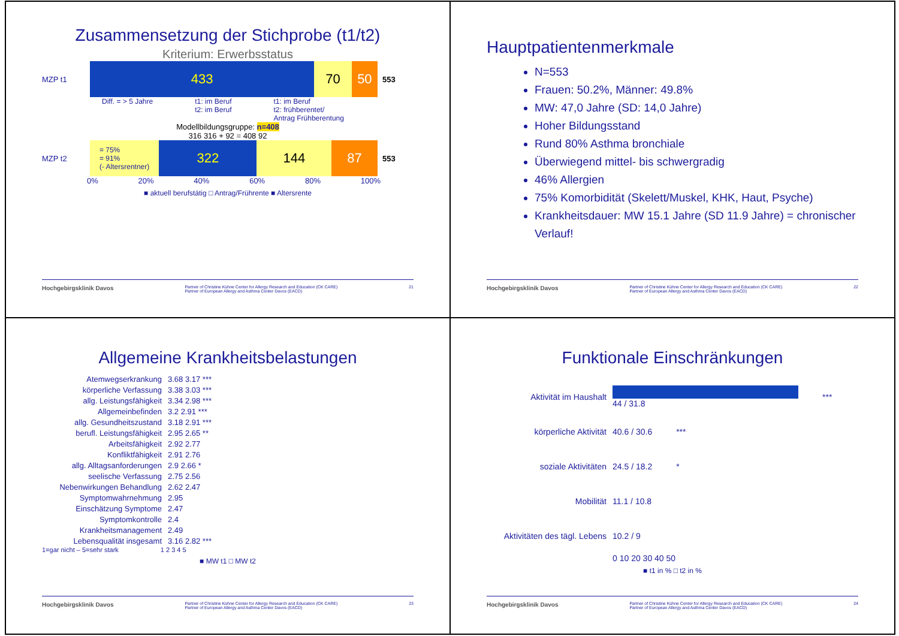Zusammensetzung der Stichprobe (t1/t2)
Kriterium: Erwerbsstatus
MZP t1
433 70 50
553
Diff. = > 5 Jahre t1: im Beruf
t2: im Beruf t1: im Beruf
t2: frühberentet/
Antrag Frühberentung
Modellbildungsgruppe: n=408
316 316 + 92 = 408 92
MZP t2
= 75%
= 91%
(- Altersrentner)
322 144 87
553
0% 20% 40% 60% 80% 100%
■ aktuell berufstätig □ Antrag/Frührente ■ Altersrente
Hochgebirgsklinik Davos Partner of Christine Kühne Center for Allergy Research and Education (CK CARE)
Partner of European Allergy and Asthma Center Davos (EACD) 21
Hauptpatientenmerkmale
N=553
Frauen: 50.2%, Männer: 49.8%
MW: 47,0 Jahre (SD: 14,0 Jahre)
Hoher Bildungsstand
Rund 80% Asthma bronchiale
Überwiegend mittel- bis schwergradig
46% Allergien
75% Komorbidität (Skelett/Muskel, KHK, Haut, Psyche)
Krankheitsdauer: MW 15.1 Jahre (SD 11.9 Jahre) = chronischer Verlauf!
Hochgebirgsklinik Davos Partner of Christine Kühne Center for Allergy Research and Education (CK CARE)
Partner of European Allergy and Asthma Center Davos (EACD) 22
Allgemeine Krankheitsbelastungen
Atemwegserkrankung 3.68 3.17 ***
körperliche Verfassung 3.38 3.03 ***
allg. Leistungsfähigkeit 3.34 2.98 ***
Allgemeinbefinden 3.2 2.91 ***
allg. Gesundheitszustand 3.18 2.91 ***
berufl. Leistungsfähigkeit 2.95 2.65 **
Arbeitsfähigkeit 2.92 2.77
Konfliktfähigkeit 2.91 2.76
allg. Alltagsanforderungen 2.9 2.66 *
seelische Verfassung 2.75 2.56
Nebenwirkungen Behandlung 2.62 2.47
Symptomwahrnehmung 2.95
Einschätzung Symptome 2.47
Symptomkontrolle 2.4
Krankheitsmanagement 2.49
Lebensqualität insgesamt 3.16 2.82 ***
1=gar nicht – 5=sehr stark 1 2 3 4 5
■ MW t1 □ MW t2
Hochgebirgsklinik Davos Partner of Christine Kühne Center for Allergy Research and Education (CK CARE)
Partner of European Allergy and Asthma Center Davos (EACD) 23
Funktionale Einschränkungen
Aktivität im Haushalt 44 / 31.8 ***
körperliche Aktivität 40.6 / 30.6 ***
soziale Aktivitäten 24.5 / 18.2 *
Mobilität 11.1 / 10.8
Aktivitäten des tägl. Lebens
10.2 / 9
0 10 20 30 40 50
■ t1 in % □ t2 in %
Hochgebirgsklinik Davos Partner of Christine Kühne Center for Allergy Research and Education (CK CARE)
Partner of European Allergy and Asthma Center Davos (EACD) 24